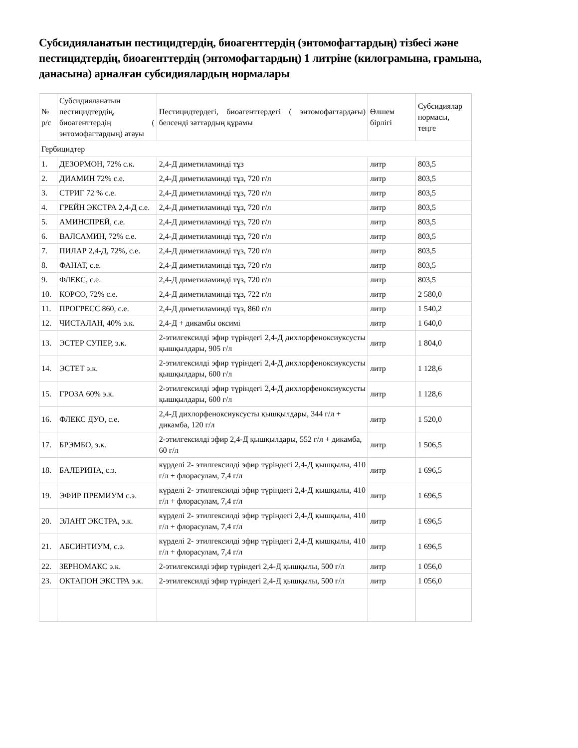Субсидияланатын пестицидтердің, биоагенттердің (энтомофагтардың) тізбесі және пестицидтердің, биоагенттердің (энтомофагтардың) 1 литріне (килограмына, грамына, данасына) арналған субсидиялардың нормалары
| № р/с | Субсидияланатын пестицидтердің, биоагенттердің ( энтомофагтардың) атауы | Пестицидтердегі, биоагенттердегі ( энтомофагтардағы) белсенді заттардың құрамы | Өлшем бірлігі | Субсидиялар нормасы, теңге |
| Гербицидтер | | | | |
| 1. | ДЕЗОРМОН, 72% с.к. | 2,4-Д диметиламинді тұз | литр | 803,5 |
| 2. | ДИАМИН 72% с.е. | 2,4-Д диметиламинді тұз, 720 г/л | литр | 803,5 |
| 3. | СТРИГ 72 % с.е. | 2,4-Д диметиламинді тұз, 720 г/л | литр | 803,5 |
| 4. | ГРЕЙН ЭКСТРА 2,4-Д с.е. | 2,4-Д диметиламинді тұз, 720 г/л | литр | 803,5 |
| 5. | АМИНСПРЕЙ, с.е. | 2,4-Д диметиламинді тұз, 720 г/л | литр | 803,5 |
| 6. | ВАЛСАМИН, 72% с.е. | 2,4-Д диметиламинді тұз, 720 г/л | литр | 803,5 |
| 7. | ПИЛАР 2,4-Д, 72%, с.е. | 2,4-Д диметиламинді тұз, 720 г/л | литр | 803,5 |
| 8. | ФАНАТ, с.е. | 2,4-Д диметиламинді тұз, 720 г/л | литр | 803,5 |
| 9. | ФЛЕКС, с.е. | 2,4-Д диметиламинді тұз, 720 г/л | литр | 803,5 |
| 10. | КОРСО, 72% с.е. | 2,4-Д диметиламинді тұз, 722 г/л | литр | 2 580,0 |
| 11. | ПРОГРЕСС 860, с.е. | 2,4-Д диметиламинді тұз, 860 г/л | литр | 1 540,2 |
| 12. | ЧИСТАЛАН, 40% э.к. | 2,4-Д + дикамбы оксимі | литр | 1 640,0 |
| 13. | ЭСТЕР СУПЕР, э.к. | 2-этилгексилді эфир түріндегі 2,4-Д дихлорфеноксиуксусты қышқылдары, 905 г/л | литр | 1 804,0 |
| 14. | ЭСТЕТ э.к. | 2-этилгексилді эфир түріндегі 2,4-Д дихлорфеноксиуксусты қышқылдары, 600 г/л | литр | 1 128,6 |
| 15. | ГРОЗА 60% э.к. | 2-этилгексилді эфир түріндегі 2,4-Д дихлорфеноксиуксусты қышқылдары, 600 г/л | литр | 1 128,6 |
| 16. | ФЛЕКС ДУО, с.е. | 2,4-Д дихлорфеноксиуксусты қышқылдары, 344 г/л + дикамба, 120 г/л | литр | 1 520,0 |
| 17. | БРЭМБО, э.к. | 2-этилгексилді эфир 2,4-Д қышқылдары, 552 г/л + дикамба, 60 г/л | литр | 1 506,5 |
| 18. | БАЛЕРИНА, с.э. | күрделі 2- этилгексилді эфир түріндегі 2,4-Д қышқылы, 410 г/л + флорасулам, 7,4 г/л | литр | 1 696,5 |
| 19. | ЭФИР ПРЕМИУМ с.э. | күрделі 2- этилгексилді эфир түріндегі 2,4-Д қышқылы, 410 г/л + флорасулам, 7,4 г/л | литр | 1 696,5 |
| 20. | ЭЛАНТ ЭКСТРА, э.к. | күрделі 2- этилгексилді эфир түріндегі 2,4-Д қышқылы, 410 г/л + флорасулам, 7,4 г/л | литр | 1 696,5 |
| 21. | АБСИНТИУМ, с.э. | күрделі 2- этилгексилді эфир түріндегі 2,4-Д қышқылы, 410 г/л + флорасулам, 7,4 г/л | литр | 1 696,5 |
| 22. | ЗЕРНОМАКС э.к. | 2-этилгексилді эфир түріндегі 2,4-Д қышқылы, 500 г/л | литр | 1 056,0 |
| 23. | ОКТАПОН ЭКСТРА э.к. | 2-этилгексилді эфир түріндегі 2,4-Д қышқылы, 500 г/л | литр | 1 056,0 |